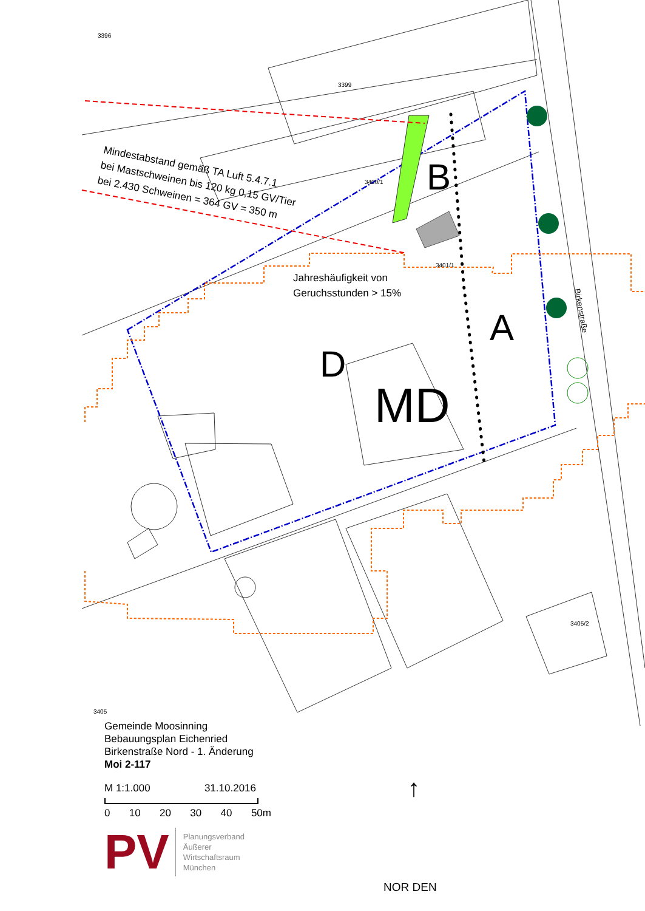3396
3399
3400/1
3401/1
3405/2
3405
Mindestabstand gemäß TA Luft 5.4.7.1
bei Mastschweinen bis 120 kg 0,15 GV/Tier
bei 2.430 Schweinen = 364 GV = 350 m
Jahreshäufigkeit von
Geruchsstunden > 15%
Birkenstraße
B
A
D
MD
Gemeinde Moosinning
Bebauungsplan Eichenried
Birkenstraße Nord - 1. Änderung
Moi 2-117
M 1:1.000 31.10.2016
0 10 20 30 40 50m
PV
Planungsverband
Äußerer
Wirtschaftsraum
München
↑
NOR DEN